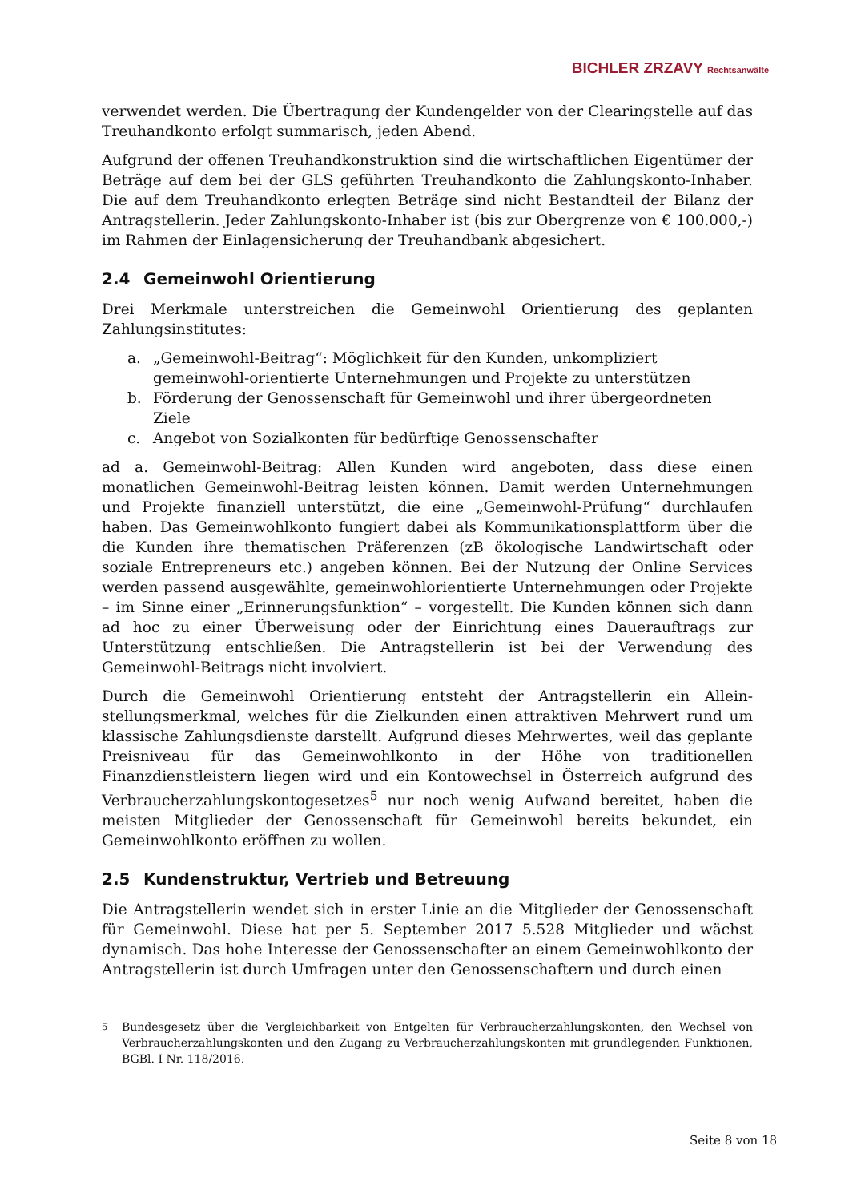BICHLER ZRZAVY Rechtsanwälte
verwendet werden. Die Übertragung der Kundengelder von der Clearingstelle auf das Treuhandkonto erfolgt summarisch, jeden Abend.
Aufgrund der offenen Treuhandkonstruktion sind die wirtschaftlichen Eigentümer der Beträge auf dem bei der GLS geführten Treuhandkonto die Zahlungskonto-Inhaber. Die auf dem Treuhandkonto erlegten Beträge sind nicht Bestandteil der Bilanz der Antragstellerin. Jeder Zahlungskonto-Inhaber ist (bis zur Obergrenze von € 100.000,-) im Rahmen der Einlagensicherung der Treuhandbank abgesichert.
2.4 Gemeinwohl Orientierung
Drei Merkmale unterstreichen die Gemeinwohl Orientierung des geplanten Zahlungsinstitutes:
a. „Gemeinwohl-Beitrag“: Möglichkeit für den Kunden, unkompliziert gemeinwohl-orientierte Unternehmungen und Projekte zu unterstützen
b. Förderung der Genossenschaft für Gemeinwohl und ihrer übergeordneten Ziele
c. Angebot von Sozialkonten für bedürftige Genossenschafter
ad a. Gemeinwohl-Beitrag: Allen Kunden wird angeboten, dass diese einen monatlichen Gemeinwohl-Beitrag leisten können. Damit werden Unternehmungen und Projekte finanziell unterstützt, die eine „Gemeinwohl-Prüfung“ durchlaufen haben. Das Gemeinwohlkonto fungiert dabei als Kommunikationsplattform über die die Kunden ihre thematischen Präferenzen (zB ökologische Landwirtschaft oder soziale Entrepreneurs etc.) angeben können. Bei der Nutzung der Online Services werden passend ausgewählte, gemeinwohlorientierte Unternehmungen oder Projekte – im Sinne einer „Erinnerungsfunktion“ – vorgestellt. Die Kunden können sich dann ad hoc zu einer Überweisung oder der Einrichtung eines Dauerauftrags zur Unterstützung entschließen. Die Antragstellerin ist bei der Verwendung des Gemeinwohl-Beitrags nicht involviert.
Durch die Gemeinwohl Orientierung entsteht der Antragstellerin ein Allein-stellungsmerkmal, welches für die Zielkunden einen attraktiven Mehrwert rund um klassische Zahlungsdienste darstellt. Aufgrund dieses Mehrwertes, weil das geplante Preisniveau für das Gemeinwohlkonto in der Höhe von traditionellen Finanzdienstleistern liegen wird und ein Kontowechsel in Österreich aufgrund des Verbraucherzahlungskontogesetzes<sup>5</sup> nur noch wenig Aufwand bereitet, haben die meisten Mitglieder der Genossenschaft für Gemeinwohl bereits bekundet, ein Gemeinwohlkonto eröffnen zu wollen.
2.5 Kundenstruktur, Vertrieb und Betreuung
Die Antragstellerin wendet sich in erster Linie an die Mitglieder der Genossenschaft für Gemeinwohl. Diese hat per 5. September 2017 5.528 Mitglieder und wächst dynamisch. Das hohe Interesse der Genossenschafter an einem Gemeinwohlkonto der Antragstellerin ist durch Umfragen unter den Genossenschaftern und durch einen
<sup>5</sup> Bundesgesetz über die Vergleichbarkeit von Entgelten für Verbraucherzahlungskonten, den Wechsel von Verbraucherzahlungskonten und den Zugang zu Verbraucherzahlungskonten mit grundlegenden Funktionen, BGBl. I Nr. 118/2016.
Seite 8 von 18